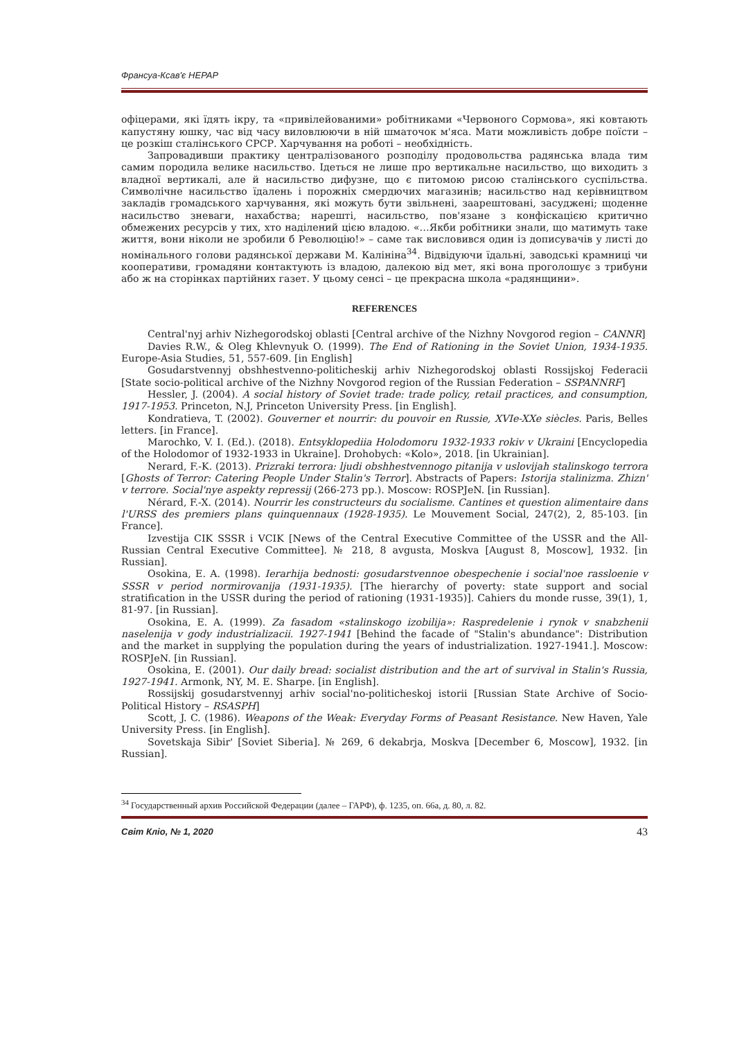Франсуа-Ксав'є НЕРАР
офіцерами, які їдять ікру, та «привілейованими» робітниками «Червоного Сормова», які ковтають капустяну юшку, час від часу виловлюючи в ній шматочок м'яса. Мати можливість добре поїсти – це розкіш сталінського СРСР. Харчування на роботі – необхідність.
Запровадивши практику централізованого розподілу продовольства радянська влада тим самим породила велике насильство. Ідеться не лише про вертикальне насильство, що виходить з владної вертикалі, але й насильство дифузне, що є питомою рисою сталінського суспільства. Символічне насильство їдалень і порожніх смердючих магазинів; насильство над керівництвом закладів громадського харчування, які можуть бути звільнені, заарештовані, засуджені; щоденне насильство зневаги, нахабства; нарешті, насильство, пов'язане з конфіскацією критично обмежених ресурсів у тих, хто наділений цією владою. «…Якби робітники знали, що матимуть таке життя, вони ніколи не зробили б Революцію!» – саме так висловився один із дописувачів у листі до номінального голови радянської держави М. Калініна<sup>34</sup>. Відвідуючи їдальні, заводські крамниці чи кооперативи, громадяни контактують із владою, далекою від мет, які вона проголошує з трибуни або ж на сторінках партійних газет. У цьому сенсі – це прекрасна школа «радянщини».
REFERENCES
Central'nyj arhiv Nizhegorodskoj oblasti [Central archive of the Nizhny Novgorod region – CANNR]
Davies R.W., & Oleg Khlevnyuk O. (1999). The End of Rationing in the Soviet Union, 1934-1935. Europe-Asia Studies, 51, 557-609. [in English]
Gosudarstvennyj obshhestvenno-politicheskij arhiv Nizhegorodskoj oblasti Rossijskoj Federacii [State socio-political archive of the Nizhny Novgorod region of the Russian Federation – SSPANNRF]
Hessler, J. (2004). A social history of Soviet trade: trade policy, retail practices, and consumption, 1917-1953. Princeton, N.J, Princeton University Press. [in English].
Kondratieva, T. (2002). Gouverner et nourrir: du pouvoir en Russie, XVIe-XXe siècles. Paris, Belles letters. [in France].
Marochko, V. I. (Ed.). (2018). Entsyklopediia Holodomoru 1932-1933 rokiv v Ukraini [Encyclopedia of the Holodomor of 1932-1933 in Ukraine]. Drohobych: «Kolo», 2018. [in Ukrainian].
Nerard, F.-K. (2013). Prizraki terrora: ljudi obshhestvennogo pitanija v uslovijah stalinskogo terrora [Ghosts of Terror: Catering People Under Stalin's Terror]. Abstracts of Papers: Istorija stalinizma. Zhizn' v terrore. Social'nye aspekty repressij (266-273 pp.). Moscow: ROSPJeN. [in Russian].
Nérard, F.-X. (2014). Nourrir les constructeurs du socialisme. Cantines et question alimentaire dans l'URSS des premiers plans quinquennaux (1928-1935). Le Mouvement Social, 247(2), 2, 85-103. [in France].
Izvestija CIK SSSR i VCIK [News of the Central Executive Committee of the USSR and the All-Russian Central Executive Committee]. № 218, 8 avgusta, Moskva [August 8, Moscow], 1932. [in Russian].
Osokina, E. A. (1998). Ierarhija bednosti: gosudarstvennoe obespechenie i social'noe rassloenie v SSSR v period normirovanija (1931-1935). [The hierarchy of poverty: state support and social stratification in the USSR during the period of rationing (1931-1935)]. Cahiers du monde russe, 39(1), 1, 81-97. [in Russian].
Osokina, E. A. (1999). Za fasadom «stalinskogo izobilija»: Raspredelenie i rynok v snabzhenii naselenija v gody industrializacii. 1927-1941 [Behind the facade of "Stalin's abundance": Distribution and the market in supplying the population during the years of industrialization. 1927-1941.]. Moscow: ROSPJeN. [in Russian].
Osokina, E. (2001). Our daily bread: socialist distribution and the art of survival in Stalin's Russia, 1927-1941. Armonk, NY, M. E. Sharpe. [in English].
Rossijskij gosudarstvennyj arhiv social'no-politicheskoj istorii [Russian State Archive of Socio-Political History – RSASPH]
Scott, J. C. (1986). Weapons of the Weak: Everyday Forms of Peasant Resistance. New Haven, Yale University Press. [in English].
Sovetskaja Sibir' [Soviet Siberia]. № 269, 6 dekabrja, Moskva [December 6, Moscow], 1932. [in Russian].
<sup>34</sup> Государственный архив Российской Федерации (далее – ГАРФ), ф. 1235, оп. 66а, д. 80, л. 82.
Світ Кліо, № 1, 2020 43